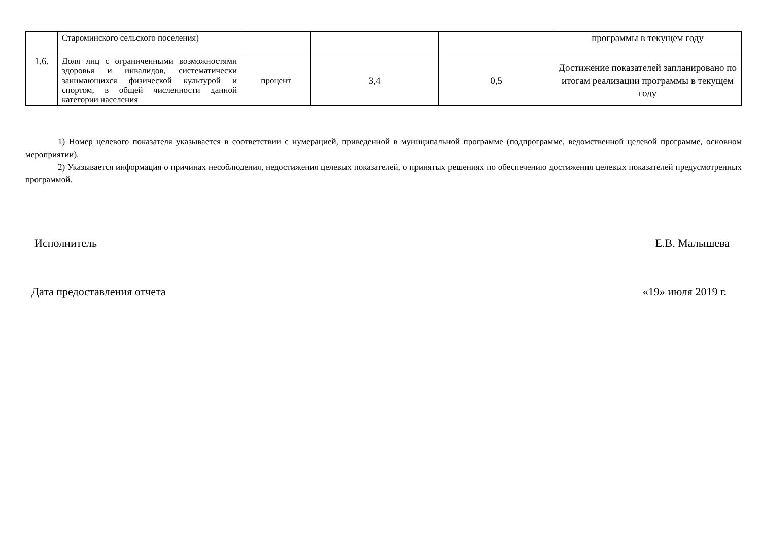| | Староминского сельского поселения) | | | | программы в текущем году |
| 1.6. | Доля лиц с ограниченными возможностями здоровья и инвалидов, систематически занимающихся физической культурой и спортом, в общей численности данной категории населения | процент | 3,4 | 0,5 | Достижение показателей запланировано по итогам реализации программы в текущем году |
1) Номер целевого показателя указывается в соответствии с нумерацией, приведенной в муниципальной программе (подпрограмме, ведомственной целевой программе, основном мероприятии).
2) Указывается информация о причинах несоблюдения, недостижения целевых показателей, о принятых решениях по обеспечению достижения целевых показателей предусмотренных программой.
Исполнитель Е.В. Малышева
Дата предоставления отчета «19» июля 2019 г.